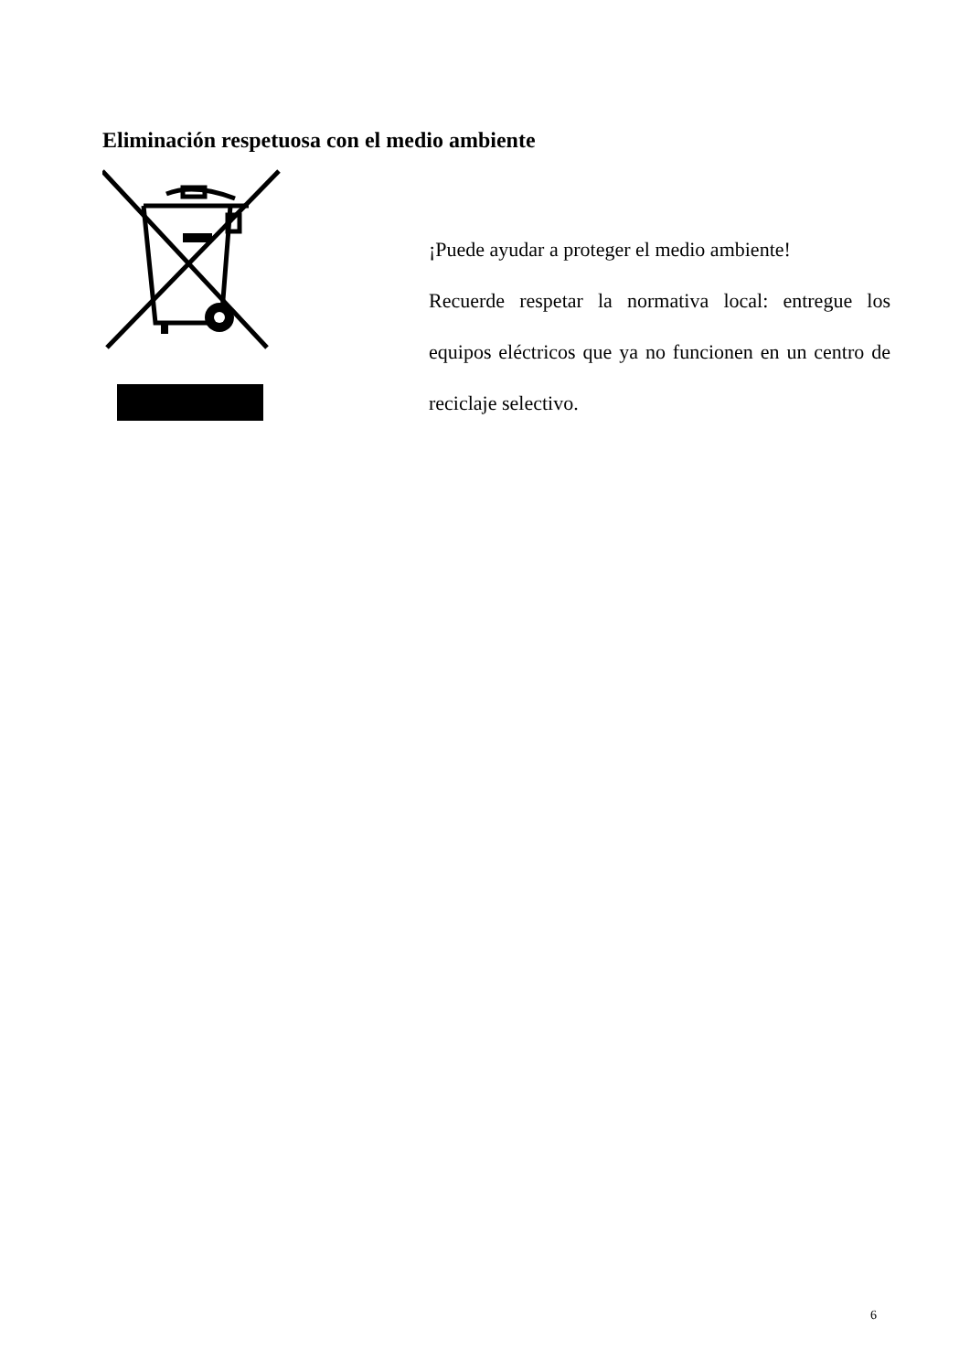Eliminación respetuosa con el medio ambiente
¡Puede ayudar a proteger el medio ambiente!
Recuerde respetar la normativa local: entregue los equipos eléctricos que ya no funcionen en un centro de reciclaje selectivo.
6